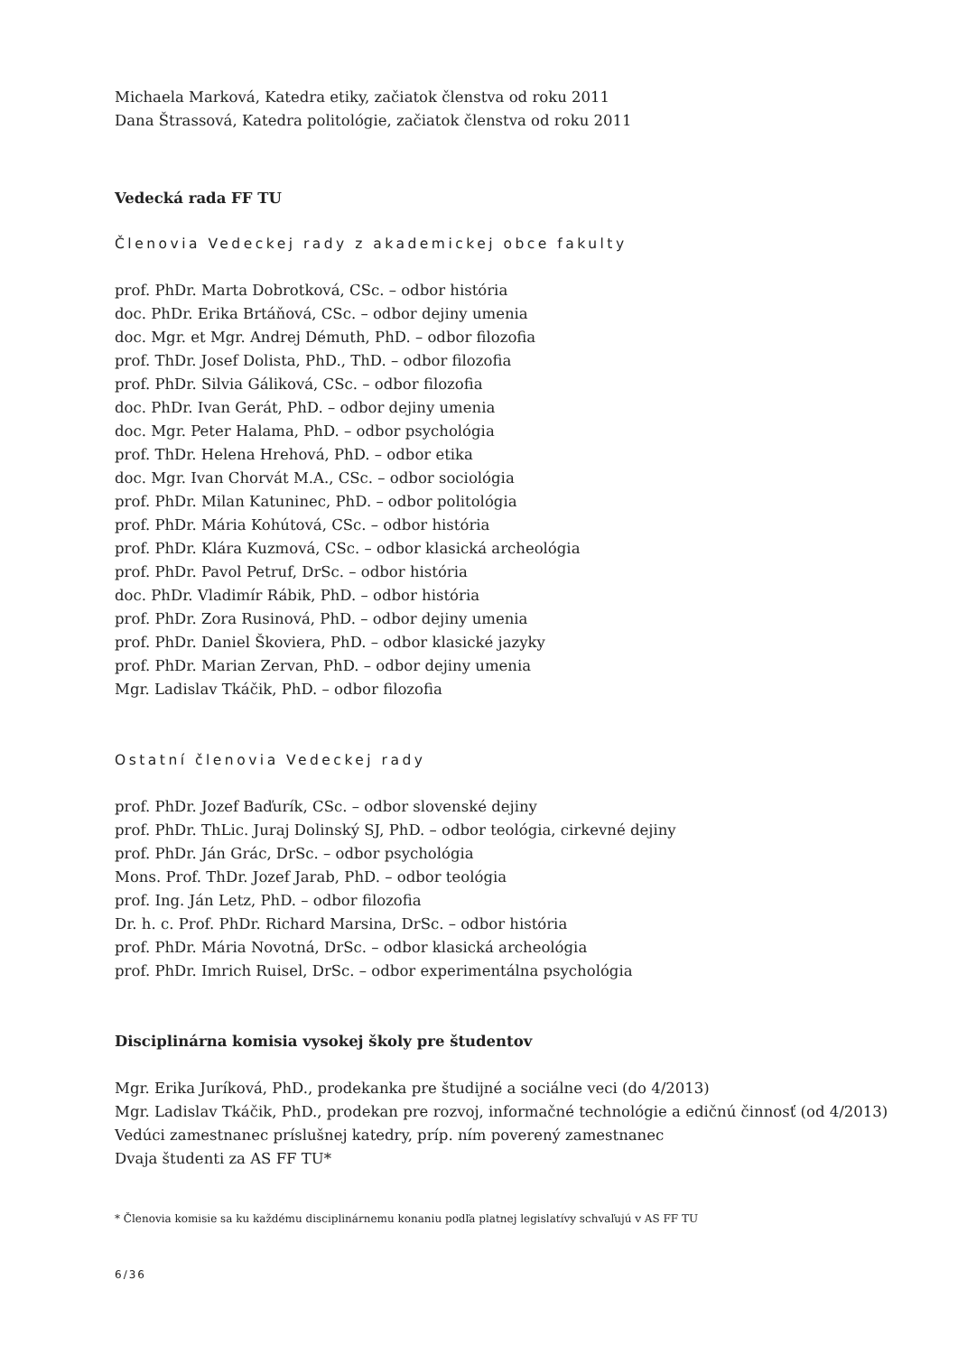Michaela Marková, Katedra etiky, začiatok členstva od roku 2011
Dana Štrassová, Katedra politológie, začiatok členstva od roku 2011
Vedecká rada FF TU
Členovia Vedeckej rady z akademickej obce fakulty
prof. PhDr. Marta Dobrotková, CSc. – odbor história
doc. PhDr. Erika Brtáňová, CSc. – odbor dejiny umenia
doc. Mgr. et Mgr. Andrej Démuth, PhD. – odbor filozofia
prof. ThDr. Josef Dolista, PhD., ThD. – odbor filozofia
prof. PhDr. Silvia Gáliková, CSc. – odbor filozofia
doc. PhDr. Ivan Gerát, PhD. – odbor dejiny umenia
doc. Mgr. Peter Halama, PhD. – odbor psychológia
prof. ThDr. Helena Hrehová, PhD. – odbor etika
doc. Mgr. Ivan Chorvát M.A., CSc. – odbor sociológia
prof. PhDr. Milan Katuninec, PhD. – odbor politológia
prof. PhDr. Mária Kohútová, CSc. – odbor história
prof. PhDr. Klára Kuzmová, CSc. – odbor klasická archeológia
prof. PhDr. Pavol Petruf, DrSc. – odbor história
doc. PhDr. Vladimír Rábik, PhD. – odbor história
prof. PhDr. Zora Rusinová, PhD. – odbor dejiny umenia
prof. PhDr. Daniel Škoviera, PhD. – odbor klasické jazyky
prof. PhDr. Marian Zervan, PhD. – odbor dejiny umenia
Mgr. Ladislav Tkáčik, PhD. – odbor filozofia
Ostatní členovia Vedeckej rady
prof. PhDr. Jozef Baďurík, CSc. – odbor slovenské dejiny
prof. PhDr. ThLic. Juraj Dolinský SJ, PhD. – odbor teológia, cirkevné dejiny
prof. PhDr. Ján Grác, DrSc. – odbor psychológia
Mons. Prof. ThDr. Jozef Jarab, PhD. – odbor teológia
prof. Ing. Ján Letz, PhD. – odbor filozofia
Dr. h. c. Prof. PhDr. Richard Marsina, DrSc. – odbor história
prof. PhDr. Mária Novotná, DrSc. – odbor klasická archeológia
prof. PhDr. Imrich Ruisel, DrSc. – odbor experimentálna psychológia
Disciplinárna komisia vysokej školy pre študentov
Mgr. Erika Juríková, PhD., prodekanka pre študijné a sociálne veci (do 4/2013)
Mgr. Ladislav Tkáčik, PhD., prodekan pre rozvoj, informačné technológie a edičnú činnosť (od 4/2013)
Vedúci zamestnanec príslušnej katedry, príp. ním poverený zamestnanec
Dvaja študenti za AS FF TU*
* Členovia komisie sa ku každému disciplinárnemu konaniu podľa platnej legislatívy schvaľujú v AS FF TU
6/36